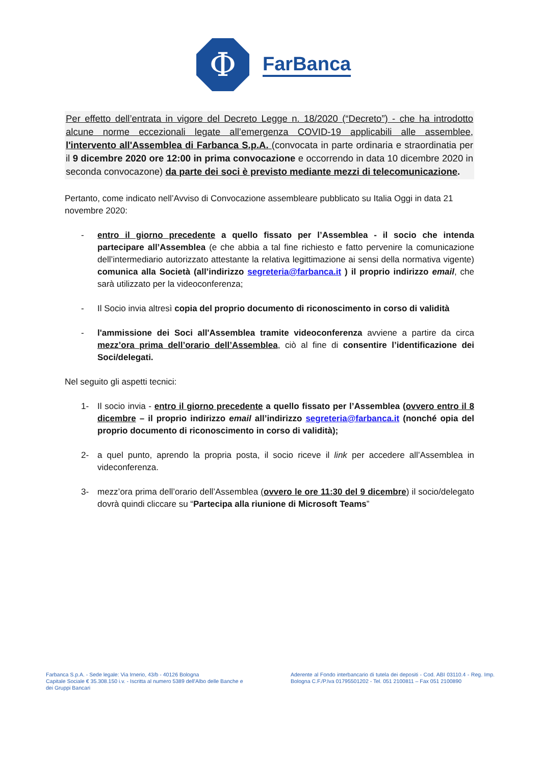Φ
FarBanca
Per effetto dell’entrata in vigore del Decreto Legge n. 18/2020 (“Decreto”) - che ha introdotto alcune norme eccezionali legate all’emergenza COVID-19 applicabili alle assemblee, l'intervento all'Assemblea di Farbanca S.p.A. (convocata in parte ordinaria e straordinatia per il 9 dicembre 2020 ore 12:00 in prima convocazione e occorrendo in data 10 dicembre 2020 in seconda convocazone) da parte dei soci è previsto mediante mezzi di telecomunicazione.
Pertanto, come indicato nell’Avviso di Convocazione assembleare pubblicato su Italia Oggi in data 21 novembre 2020:
- entro il giorno precedente a quello fissato per l’Assemblea - il socio che intenda partecipare all’Assemblea (e che abbia a tal fine richiesto e fatto pervenire la comunicazione dell’intermediario autorizzato attestante la relativa legittimazione ai sensi della normativa vigente) comunica alla Società (all’indirizzo segreteria@farbanca.it ) il proprio indirizzo email, che sarà utilizzato per la videoconferenza;
- Il Socio invia altresì copia del proprio documento di riconoscimento in corso di validità
- l'ammissione dei Soci all'Assemblea tramite videoconferenza avviene a partire da circa mezz’ora prima dell’orario dell’Assemblea, ciò al fine di consentire l’identificazione dei Soci/delegati.
Nel seguito gli aspetti tecnici:
1- Il socio invia - entro il giorno precedente a quello fissato per l’Assemblea (ovvero entro il 8 dicembre – il proprio indirizzo email all’indirizzo segreteria@farbanca.it (nonché opia del proprio documento di riconoscimento in corso di validità);
2- a quel punto, aprendo la propria posta, il socio riceve il link per accedere all’Assemblea in videconferenza.
3- mezz’ora prima dell’orario dell’Assemblea (ovvero le ore 11:30 del 9 dicembre) il socio/delegato dovrà quindi cliccare su “Partecipa alla riunione di Microsoft Teams”
Farbanca S.p.A. - Sede legale: Via Irnerio, 43/b - 40126 Bologna
Capitale Sociale € 35.308.150 i.v. - Iscritta al numero 5389 dell'Albo delle Banche e dei Gruppi Bancari
Aderente al Fondo interbancario di tutela dei depositi - Cod. ABI 03110.4 - Reg. Imp. Bologna C.F./P.Iva 01795501202 - Tel. 051 2100811 – Fax 051 2100890